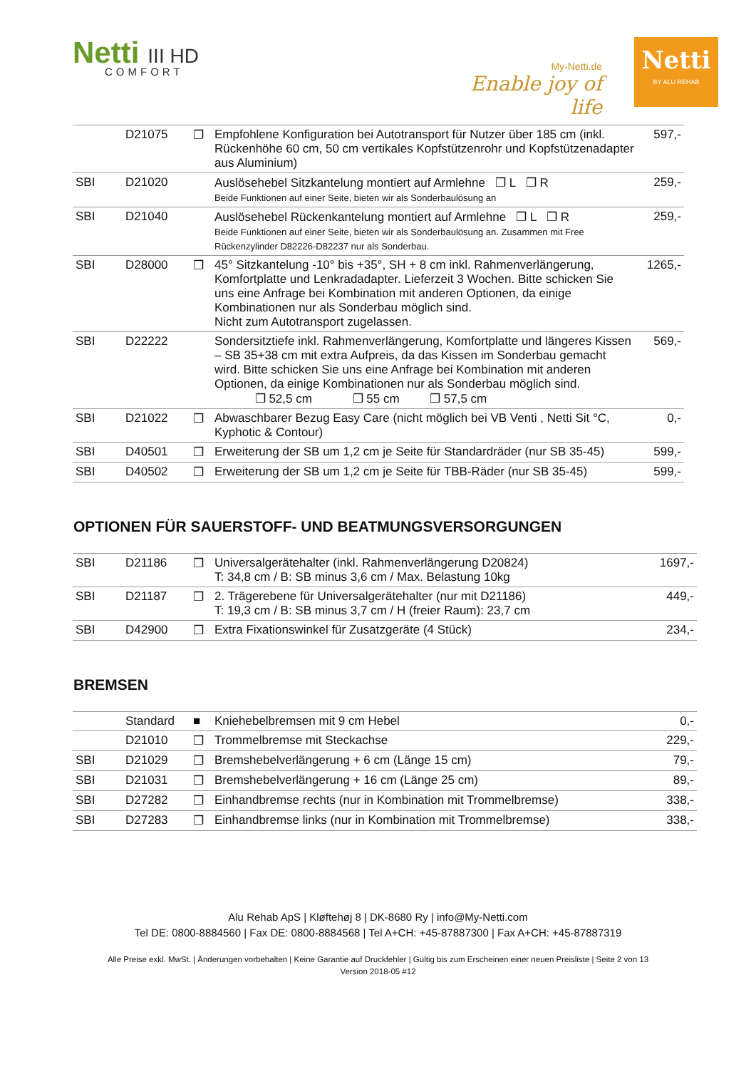Netti III HD
COMFORT
My-Netti.de
Enable joy of life
Netti
BY ALU REHAB
| | D21075 | ❐ | Empfohlene Konfiguration bei Autotransport für Nutzer über 185 cm (inkl. Rückenhöhe 60 cm, 50 cm vertikales Kopfstützenrohr und Kopfstützenadapter aus Aluminium) | 597,- |
| SBI | D21020 | | Auslösehebel Sitzkantelung montiert auf Armlehne ❐ L ❐ R Beide Funktionen auf einer Seite, bieten wir als Sonderbaulösung an | 259,- |
| SBI | D21040 | | Auslösehebel Rückenkantelung montiert auf Armlehne ❐ L ❐ R Beide Funktionen auf einer Seite, bieten wir als Sonderbaulösung an. Zusammen mit Free Rückenzylinder D82226-D82237 nur als Sonderbau. | 259,- |
| SBI | D28000 | ❐ | 45° Sitzkantelung -10° bis +35°, SH + 8 cm inkl. Rahmenverlängerung, Komfortplatte und Lenkradadapter. Lieferzeit 3 Wochen. Bitte schicken Sie uns eine Anfrage bei Kombination mit anderen Optionen, da einige Kombinationen nur als Sonderbau möglich sind. Nicht zum Autotransport zugelassen. | 1265,- |
| SBI | D22222 | | Sondersitztiefe inkl. Rahmenverlängerung, Komfortplatte und längeres Kissen – SB 35+38 cm mit extra Aufpreis, da das Kissen im Sonderbau gemacht wird. Bitte schicken Sie uns eine Anfrage bei Kombination mit anderen Optionen, da einige Kombinationen nur als Sonderbau möglich sind. ❐ 52,5 cm ❐ 55 cm ❐ 57,5 cm | 569,- |
| SBI | D21022 | ❐ | Abwaschbarer Bezug Easy Care (nicht möglich bei VB Venti , Netti Sit °C, Kyphotic & Contour) | 0,- |
| SBI | D40501 | ❐ | Erweiterung der SB um 1,2 cm je Seite für Standardräder (nur SB 35-45) | 599,- |
| SBI | D40502 | ❐ | Erweiterung der SB um 1,2 cm je Seite für TBB-Räder (nur SB 35-45) | 599,- |
OPTIONEN FÜR SAUERSTOFF- UND BEATMUNGSVERSORGUNGEN
| SBI | D21186 | ❐ | Universalgerätehalter (inkl. Rahmenverlängerung D20824) T: 34,8 cm / B: SB minus 3,6 cm / Max. Belastung 10kg | 1697,- |
| SBI | D21187 | ❐ | 2. Trägerebene für Universalgerätehalter (nur mit D21186) T: 19,3 cm / B: SB minus 3,7 cm / H (freier Raum): 23,7 cm | 449,- |
| SBI | D42900 | ❐ | Extra Fixationswinkel für Zusatzgeräte (4 Stück) | 234,- |
BREMSEN
| | Standard | ■ | Kniehebelbremsen mit 9 cm Hebel | 0,- |
| | D21010 | ❐ | Trommelbremse mit Steckachse | 229,- |
| SBI | D21029 | ❐ | Bremshebelverlängerung + 6 cm (Länge 15 cm) | 79,- |
| SBI | D21031 | ❐ | Bremshebelverlängerung + 16 cm (Länge 25 cm) | 89,- |
| SBI | D27282 | ❐ | Einhandbremse rechts (nur in Kombination mit Trommelbremse) | 338,- |
| SBI | D27283 | ❐ | Einhandbremse links (nur in Kombination mit Trommelbremse) | 338,- |
Alu Rehab ApS | Kløftehøj 8 | DK-8680 Ry | info@My-Netti.com
Tel DE: 0800-8884560 | Fax DE: 0800-8884568 | Tel A+CH: +45-87887300 | Fax A+CH: +45-87887319
Alle Preise exkl. MwSt. | Änderungen vorbehalten | Keine Garantie auf Druckfehler | Gültig bis zum Erscheinen einer neuen Preisliste | Seite 2 von 13
Version 2018-05 #12